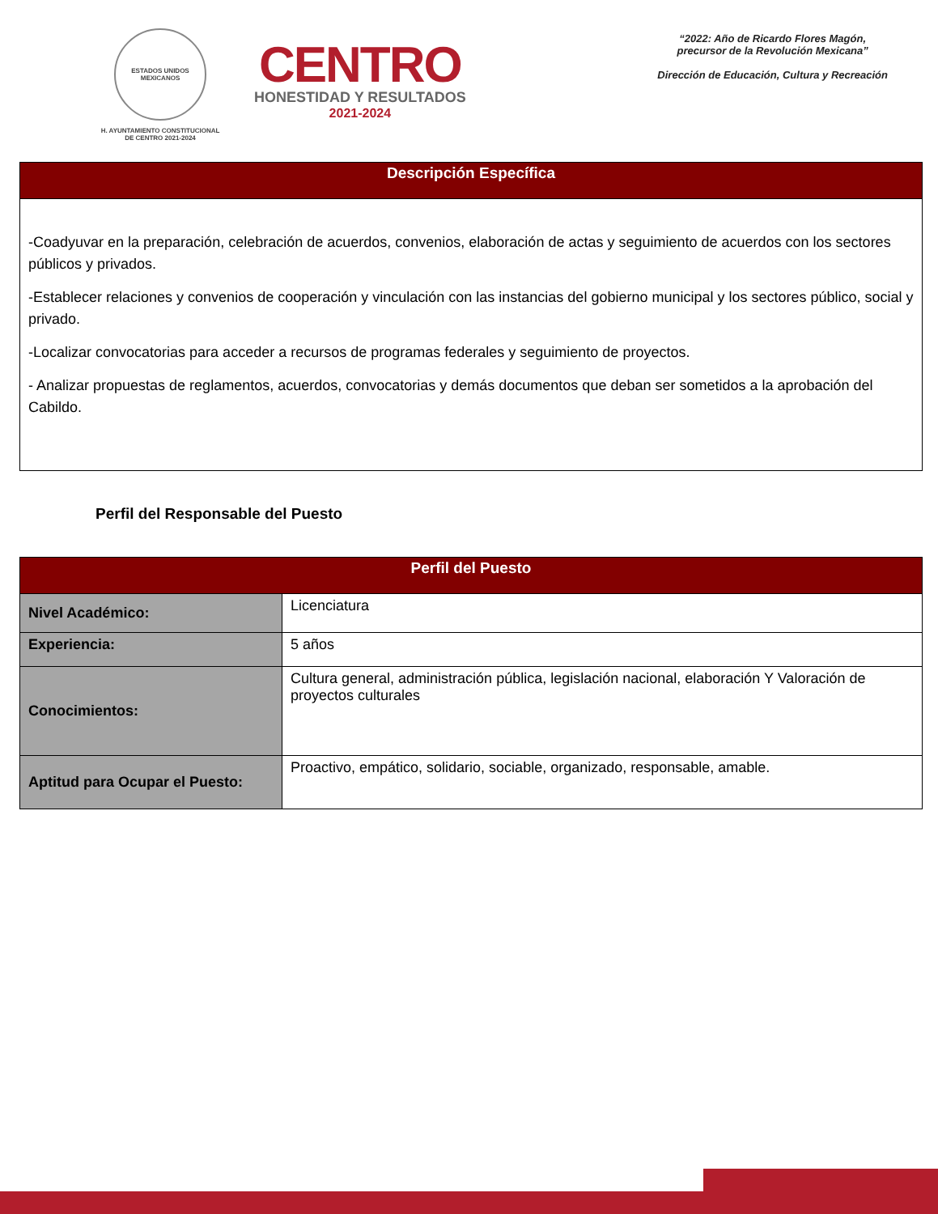ESTADOS UNIDOS MEXICANOS
H. AYUNTAMIENTO CONSTITUCIONAL
DE CENTRO 2021-2024
CENTRO
HONESTIDAD Y RESULTADOS
2021-2024
“2022: Año de Ricardo Flores Magón,
precursor de la Revolución Mexicana”
Dirección de Educación, Cultura y Recreación
| Descripción Específica |
| --- |
| -Coadyuvar en la preparación, celebración de acuerdos, convenios, elaboración de actas y seguimiento de acuerdos con los sectores públicos y privados. -Establecer relaciones y convenios de cooperación y vinculación con las instancias del gobierno municipal y los sectores público, social y privado. -Localizar convocatorias para acceder a recursos de programas federales y seguimiento de proyectos. - Analizar propuestas de reglamentos, acuerdos, convocatorias y demás documentos que deban ser sometidos a la aprobación del Cabildo. |
Perfil del Responsable del Puesto
| Perfil del Puesto | |
| --- | --- |
| Nivel Académico: | Licenciatura |
| Experiencia: | 5 años |
| Conocimientos: | Cultura general, administración pública, legislación nacional, elaboración Y Valoración de proyectos culturales |
| Aptitud para Ocupar el Puesto: | Proactivo, empático, solidario, sociable, organizado, responsable, amable. |